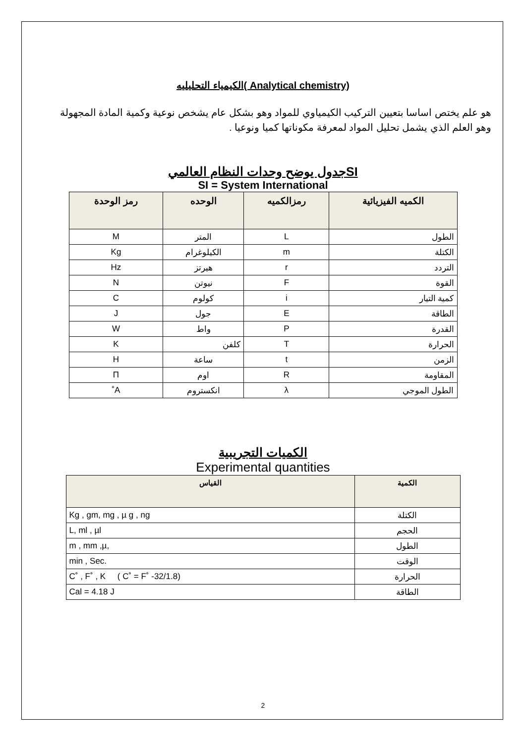الكيمياء التحليليه( Analytical chemistry)
هو علم يختص اساسا بتعيين التركيب الكيمياوي للمواد وهو بشكل عام يشخص نوعية وكمية المادة المجهولة وهو العلم الذي يشمل تحليل المواد لمعرفة مكوناتها كميا ونوعيا .
جدول يوضح وحدات النظام العالميSI
SI = System International
| الكميه الفيزيائية | رمزالكميه | الوحده | رمز الوحدة |
| --- | --- | --- | --- |
| الطول | L | المتر | M |
| الكتلة | m | الكيلوغرام | Kg |
| التردد | r | هيرتز | Hz |
| القوة | F | نيوتن | N |
| كمية التيار | i | كولوم | C |
| الطاقة | E | جول | J |
| القدرة | P | واط | W |
| الحرارة | T | كلفن | K |
| الزمن | t | ساعة | H |
| المقاومة | R | اوم | Π |
| الطول الموجي | λ | انكستروم | A˚ |
الكميات التجريبية
Experimental quantities
| الكمية | القياس |
| --- | --- |
| الكتلة | Kg , gm, mg , µ g , ng |
| الحجم | L, ml , µl |
| الطول | m , mm ,µ, |
| الوقت | min , Sec. |
| الحرارة | C˚ , F˚ , K ( C˚ = F˚ -32/1.8) |
| الطاقة | Cal = 4.18 J |
2